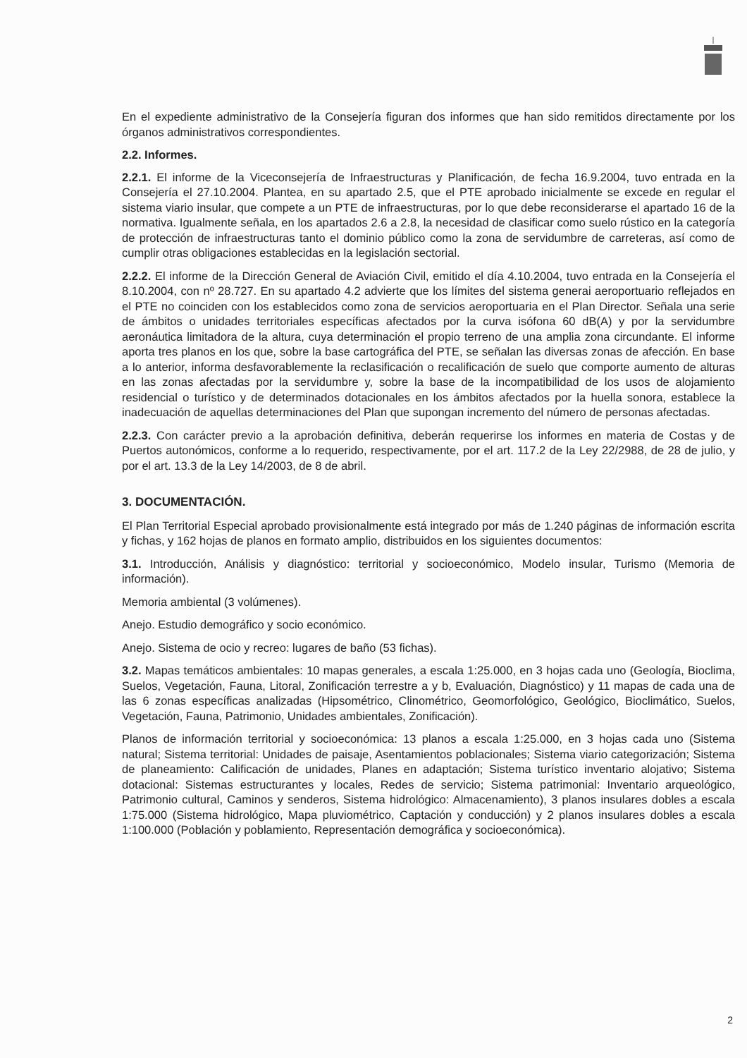En el expediente administrativo de la Consejería figuran dos informes que han sido remitidos directamente por los órganos administrativos correspondientes.
2.2. Informes.
2.2.1. El informe de la Viceconsejería de Infraestructuras y Planificación, de fecha 16.9.2004, tuvo entrada en la Consejería el 27.10.2004. Plantea, en su apartado 2.5, que el PTE aprobado inicialmente se excede en regular el sistema viario insular, que compete a un PTE de infraestructuras, por lo que debe reconsiderarse el apartado 16 de la normativa. Igualmente señala, en los apartados 2.6 a 2.8, la necesidad de clasificar como suelo rústico en la categoría de protección de infraestructuras tanto el dominio público como la zona de servidumbre de carreteras, así como de cumplir otras obligaciones establecidas en la legislación sectorial.
2.2.2. El informe de la Dirección General de Aviación Civil, emitido el día 4.10.2004, tuvo entrada en la Consejería el 8.10.2004, con nº 28.727. En su apartado 4.2 advierte que los límites del sistema generai aeroportuario reflejados en el PTE no coinciden con los establecidos como zona de servicios aeroportuaria en el Plan Director. Señala una serie de ámbitos o unidades territoriales específicas afectados por la curva isófona 60 dB(A) y por la servidumbre aeronáutica limitadora de la altura, cuya determinación el propio terreno de una amplia zona circundante. El informe aporta tres planos en los que, sobre la base cartográfica del PTE, se señalan las diversas zonas de afección. En base a lo anterior, informa desfavorablemente la reclasificación o recalificación de suelo que comporte aumento de alturas en las zonas afectadas por la servidumbre y, sobre la base de la incompatibilidad de los usos de alojamiento residencial o turístico y de determinados dotacionales en los ámbitos afectados por la huella sonora, establece la inadecuación de aquellas determinaciones del Plan que supongan incremento del número de personas afectadas.
2.2.3. Con carácter previo a la aprobación definitiva, deberán requerirse los informes en materia de Costas y de Puertos autonómicos, conforme a lo requerido, respectivamente, por el art. 117.2 de la Ley 22/2988, de 28 de julio, y por el art. 13.3 de la Ley 14/2003, de 8 de abril.
3. DOCUMENTACIÓN.
El Plan Territorial Especial aprobado provisionalmente está integrado por más de 1.240 páginas de información escrita y fichas, y 162 hojas de planos en formato amplio, distribuidos en los siguientes documentos:
3.1. Introducción, Análisis y diagnóstico: territorial y socioeconómico, Modelo insular, Turismo (Memoria de información).
Memoria ambiental (3 volúmenes).
Anejo. Estudio demográfico y socio económico.
Anejo. Sistema de ocio y recreo: lugares de baño (53 fichas).
3.2. Mapas temáticos ambientales: 10 mapas generales, a escala 1:25.000, en 3 hojas cada uno (Geología, Bioclima, Suelos, Vegetación, Fauna, Litoral, Zonificación terrestre a y b, Evaluación, Diagnóstico) y 11 mapas de cada una de las 6 zonas específicas analizadas (Hipsométrico, Clinométrico, Geomorfológico, Geológico, Bioclimático, Suelos, Vegetación, Fauna, Patrimonio, Unidades ambientales, Zonificación).
Planos de información territorial y socioeconómica: 13 planos a escala 1:25.000, en 3 hojas cada uno (Sistema natural; Sistema territorial: Unidades de paisaje, Asentamientos poblacionales; Sistema viario categorización; Sistema de planeamiento: Calificación de unidades, Planes en adaptación; Sistema turístico inventario alojativo; Sistema dotacional: Sistemas estructurantes y locales, Redes de servicio; Sistema patrimonial: Inventario arqueológico, Patrimonio cultural, Caminos y senderos, Sistema hidrológico: Almacenamiento), 3 planos insulares dobles a escala 1:75.000 (Sistema hidrológico, Mapa pluviométrico, Captación y conducción) y 2 planos insulares dobles a escala 1:100.000 (Población y poblamiento, Representación demográfica y socioeconómica).
2